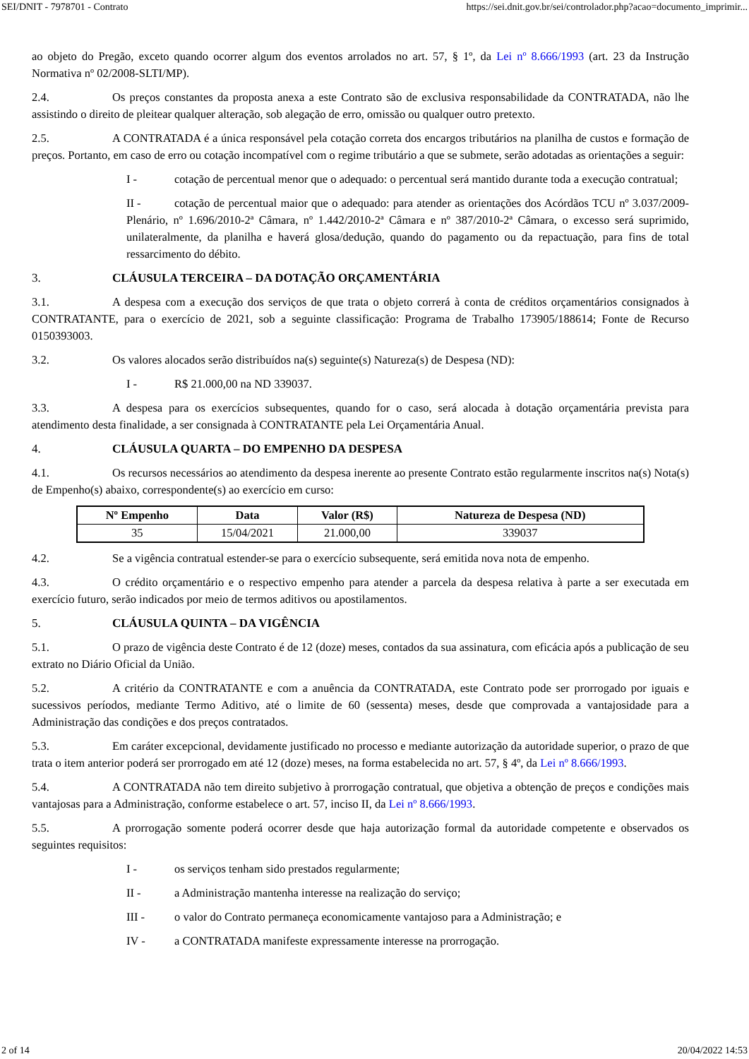SEI/DNIT - 7978701 - Contrato https://sei.dnit.gov.br/sei/controlador.php?acao=documento_imprimir...
ao objeto do Pregão, exceto quando ocorrer algum dos eventos arrolados no art. 57, § 1º, da Lei nº 8.666/1993 (art. 23 da Instrução Normativa nº 02/2008-SLTI/MP).
2.4. Os preços constantes da proposta anexa a este Contrato são de exclusiva responsabilidade da CONTRATADA, não lhe assistindo o direito de pleitear qualquer alteração, sob alegação de erro, omissão ou qualquer outro pretexto.
2.5. A CONTRATADA é a única responsável pela cotação correta dos encargos tributários na planilha de custos e formação de preços. Portanto, em caso de erro ou cotação incompatível com o regime tributário a que se submete, serão adotadas as orientações a seguir:
I - cotação de percentual menor que o adequado: o percentual será mantido durante toda a execução contratual;
II - cotação de percentual maior que o adequado: para atender as orientações dos Acórdãos TCU nº 3.037/2009-Plenário, nº 1.696/2010-2ª Câmara, nº 1.442/2010-2ª Câmara e nº 387/2010-2ª Câmara, o excesso será suprimido, unilateralmente, da planilha e haverá glosa/dedução, quando do pagamento ou da repactuação, para fins de total ressarcimento do débito.
3. CLÁUSULA TERCEIRA – DA DOTAÇÃO ORÇAMENTÁRIA
3.1. A despesa com a execução dos serviços de que trata o objeto correrá à conta de créditos orçamentários consignados à CONTRATANTE, para o exercício de 2021, sob a seguinte classificação: Programa de Trabalho 173905/188614; Fonte de Recurso 0150393003.
3.2. Os valores alocados serão distribuídos na(s) seguinte(s) Natureza(s) de Despesa (ND):
I - R$ 21.000,00 na ND 339037.
3.3. A despesa para os exercícios subsequentes, quando for o caso, será alocada à dotação orçamentária prevista para atendimento desta finalidade, a ser consignada à CONTRATANTE pela Lei Orçamentária Anual.
4. CLÁUSULA QUARTA – DO EMPENHO DA DESPESA
4.1. Os recursos necessários ao atendimento da despesa inerente ao presente Contrato estão regularmente inscritos na(s) Nota(s) de Empenho(s) abaixo, correspondente(s) ao exercício em curso:
| Nº Empenho | Data | Valor (R$) | Natureza de Despesa (ND) |
| --- | --- | --- | --- |
| 35 | 15/04/2021 | 21.000,00 | 339037 |
4.2. Se a vigência contratual estender-se para o exercício subsequente, será emitida nova nota de empenho.
4.3. O crédito orçamentário e o respectivo empenho para atender a parcela da despesa relativa à parte a ser executada em exercício futuro, serão indicados por meio de termos aditivos ou apostilamentos.
5. CLÁUSULA QUINTA – DA VIGÊNCIA
5.1. O prazo de vigência deste Contrato é de 12 (doze) meses, contados da sua assinatura, com eficácia após a publicação de seu extrato no Diário Oficial da União.
5.2. A critério da CONTRATANTE e com a anuência da CONTRATADA, este Contrato pode ser prorrogado por iguais e sucessivos períodos, mediante Termo Aditivo, até o limite de 60 (sessenta) meses, desde que comprovada a vantajosidade para a Administração das condições e dos preços contratados.
5.3. Em caráter excepcional, devidamente justificado no processo e mediante autorização da autoridade superior, o prazo de que trata o item anterior poderá ser prorrogado em até 12 (doze) meses, na forma estabelecida no art. 57, § 4º, da Lei nº 8.666/1993.
5.4. A CONTRATADA não tem direito subjetivo à prorrogação contratual, que objetiva a obtenção de preços e condições mais vantajosas para a Administração, conforme estabelece o art. 57, inciso II, da Lei nº 8.666/1993.
5.5. A prorrogação somente poderá ocorrer desde que haja autorização formal da autoridade competente e observados os seguintes requisitos:
I - os serviços tenham sido prestados regularmente;
II - a Administração mantenha interesse na realização do serviço;
III - o valor do Contrato permaneça economicamente vantajoso para a Administração; e
IV - a CONTRATADA manifeste expressamente interesse na prorrogação.
2 of 14 20/04/2022 14:53